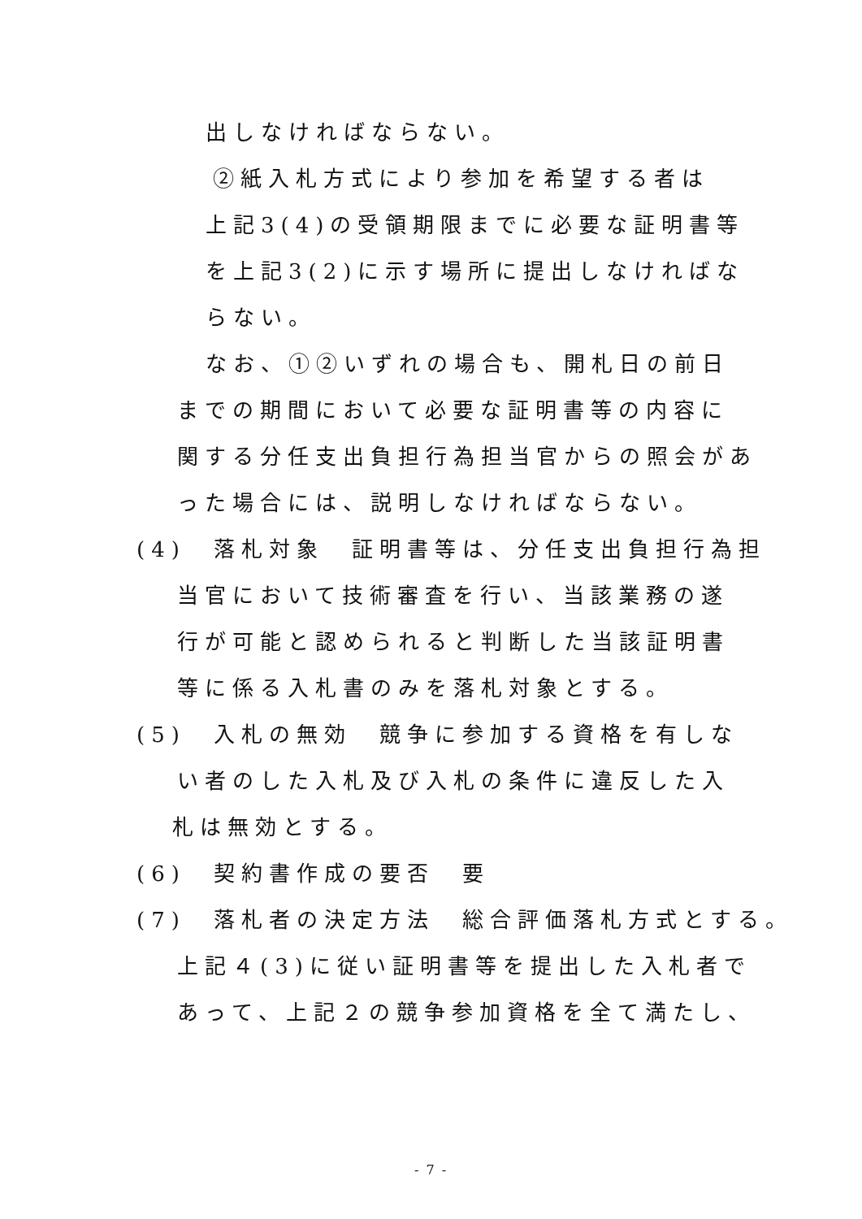出しなければならない。
②紙入札方式により参加を希望する者は
上記3(4)の受領期限までに必要な証明書等
を上記3(2)に示す場所に提出しなければな
らない。
なお、①②いずれの場合も、開札日の前日
までの期間において必要な証明書等の内容に
関する分任支出負担行為担当官からの照会があ
った場合には、説明しなければならない。
(4)　落札対象　証明書等は、分任支出負担行為担
当官において技術審査を行い、当該業務の遂
行が可能と認められると判断した当該証明書
等に係る入札書のみを落札対象とする。
(5)　入札の無効　競争に参加する資格を有しな
い者のした入札及び入札の条件に違反した入
札は無効とする。
(6)　契約書作成の要否　要
(7)　落札者の決定方法　総合評価落札方式とする。
上記４(3)に従い証明書等を提出した入札者で
あって、上記２の競争参加資格を全て満たし、
- 7 -